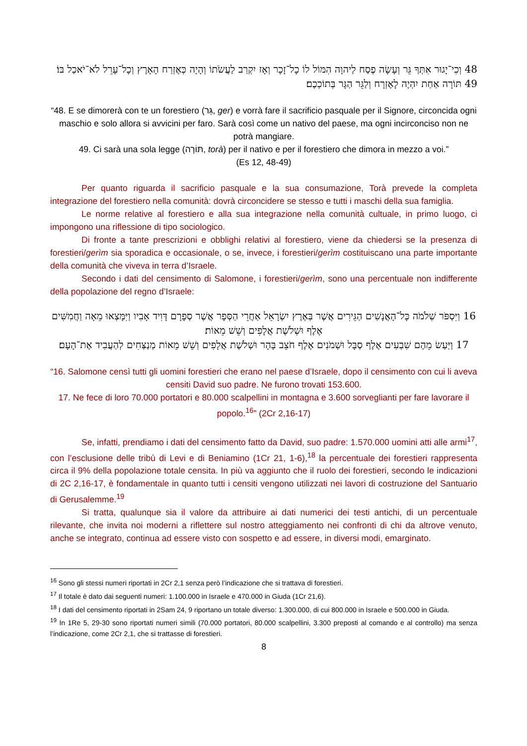48 וְכִי־יָגוּר אִתְּךָ גֵּר וְעָשָׂה פֶסַח לַיהוָה הִמּוֹל לוֹ כָל־זָכָר וְאָז יִקְרַב לַעֲשֹׂתוֹ וְהָיָה כְּאֶזְרַח הָאָרֶץ וְכָל־עָרֵל לֹא־יֹאכַל בּוֹ׃
49 תּוֹרָה אַחַת יִהְיֶה לָאֶזְרָח וְלַגֵּר הַגָּר בְּתוֹכְכֶם׃
“48. E se dimorerà con te un forestiero (גֵּר, ger) e vorrà fare il sacrificio pasquale per il Signore, circoncida ogni maschio e solo allora si avvicini per faro. Sarà così come un nativo del paese, ma ogni incirconciso non ne potrà mangiare.
49. Ci sarà una sola legge (תּוֹרָה, torà) per il nativo e per il forestiero che dimora in mezzo a voi.”
(Es 12, 48-49)
Per quanto riguarda il sacrificio pasquale e la sua consumazione, Torà prevede la completa integrazione del forestiero nella comunità: dovrà circoncidere se stesso e tutti i maschi della sua famiglia.
Le norme relative al forestiero e alla sua integrazione nella comunità cultuale, in primo luogo, ci impongono una riflessione di tipo sociologico.
Di fronte a tante prescrizioni e obblighi relativi al forestiero, viene da chiedersi se la presenza di forestieri/gerìm sia sporadica e occasionale, o se, invece, i forestieri/gerìm costituiscano una parte importante della comunità che viveva in terra d’Israele.
Secondo i dati del censimento di Salomone, i forestieri/gerìm, sono una percentuale non indifferente della popolazione del regno d’Israele:
16 וַיִּסְפֹּר שְׁלֹמֹה כָּל־הָאֲנָשִׁים הַגֵּירִים אֲשֶׁר בְּאֶרֶץ יִשְׂרָאֵל אַחֲרֵי הַסְּפָר אֲשֶׁר סְפָרָם דָּוִיד אָבִיו וַיִּמָּצְאוּ מֵאָה וַחֲמִשִּׁים אֶלֶף וּשְׁלֹשֶׁת אֲלָפִים וְשֵׁשׁ מֵאוֹת׃
17 וַיַּעַשׂ מֵהֶם שִׁבְעִים אֶלֶף סַבָּל וּשְׁמֹנִים אֶלֶף חֹצֵב בָּהָר וּשְׁלֹשֶׁת אֲלָפִים וְשֵׁשׁ מֵאוֹת מְנַצְּחִים לְהַעֲבִיד אֶת־הָעָם׃
“16. Salomone censì tutti gli uomini forestieri che erano nel paese d’Israele, dopo il censimento con cui li aveva censiti David suo padre. Ne furono trovati 153.600.
17. Ne fece di loro 70.000 portatori e 80.000 scalpellini in montagna e 3.600 sorveglianti per fare lavorare il popolo.<sup>16</sup>” (2Cr 2,16-17)
Se, infatti, prendiamo i dati del censimento fatto da David, suo padre: 1.570.000 uomini atti alle armi<sup>17</sup>, con l’esclusione delle tribù di Levi e di Beniamino (1Cr 21, 1-6),<sup>18</sup> la percentuale dei forestieri rappresenta circa il 9% della popolazione totale censita. In più va aggiunto che il ruolo dei forestieri, secondo le indicazioni di 2C 2,16-17, è fondamentale in quanto tutti i censiti vengono utilizzati nei lavori di costruzione del Santuario di Gerusalemme.<sup>19</sup>
Si tratta, qualunque sia il valore da attribuire ai dati numerici dei testi antichi, di un percentuale rilevante, che invita noi moderni a riflettere sul nostro atteggiamento nei confronti di chi da altrove venuto, anche se integrato, continua ad essere visto con sospetto e ad essere, in diversi modi, emarginato.
<sup>16</sup> Sono gli stessi numeri riportati in 2Cr 2,1 senza però l’indicazione che si trattava di forestieri.
<sup>17</sup> Il totale è dato dai seguenti numeri: 1.100.000 in Israele e 470.000 in Giuda (1Cr 21,6).
<sup>18</sup> I dati del censimento riportati in 2Sam 24, 9 riportano un totale diverso: 1.300.000, di cui 800.000 in Israele e 500.000 in Giuda.
<sup>19</sup> In 1Re 5, 29-30 sono riportati numeri simili (70.000 portatori, 80.000 scalpellini, 3.300 preposti al comando e al controllo) ma senza l’indicazione, come 2Cr 2,1, che si trattasse di forestieri.
8